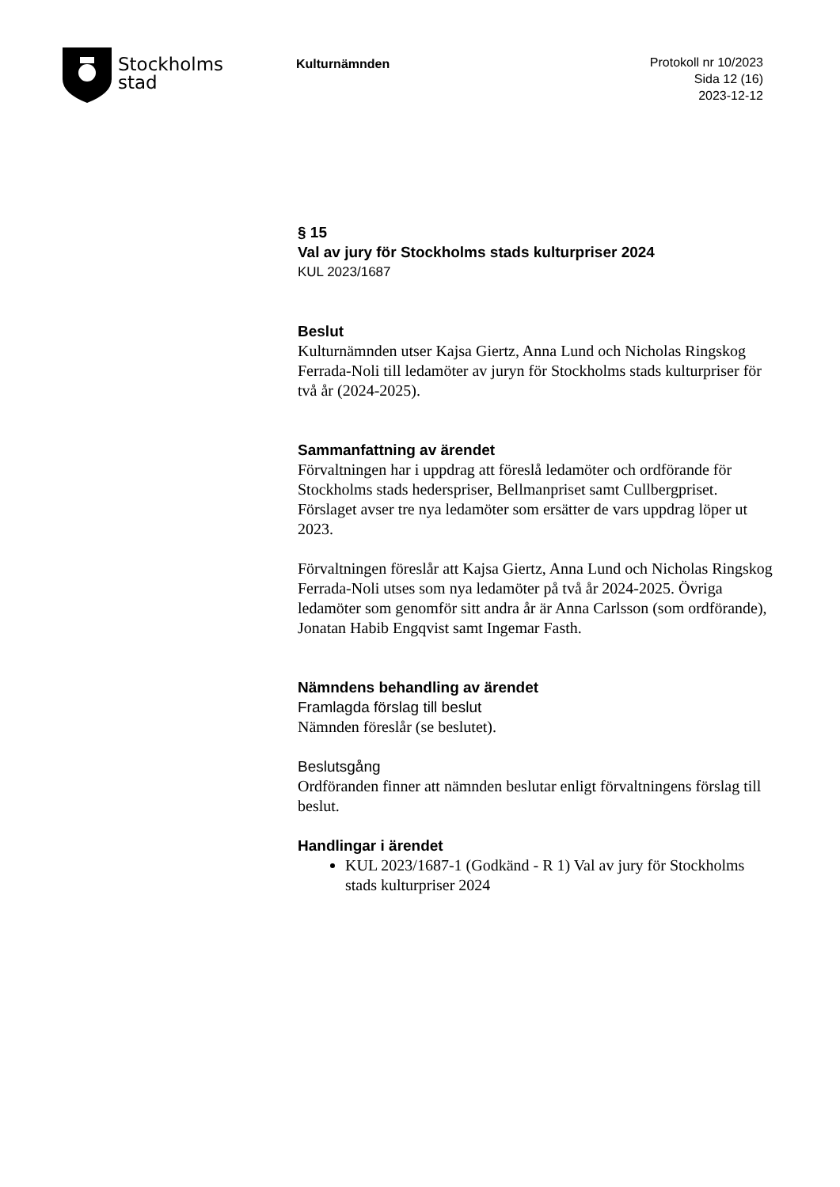Stockholms
stad
Kulturnämnden
Protokoll nr 10/2023
Sida 12 (16)
2023-12-12
§ 15
Val av jury för Stockholms stads kulturpriser 2024
KUL 2023/1687
Beslut
Kulturnämnden utser Kajsa Giertz, Anna Lund och Nicholas Ringskog Ferrada-Noli till ledamöter av juryn för Stockholms stads kulturpriser för två år (2024-2025).
Sammanfattning av ärendet
Förvaltningen har i uppdrag att föreslå ledamöter och ordförande för Stockholms stads hederspriser, Bellmanpriset samt Cullbergpriset. Förslaget avser tre nya ledamöter som ersätter de vars uppdrag löper ut 2023.
Förvaltningen föreslår att Kajsa Giertz, Anna Lund och Nicholas Ringskog Ferrada-Noli utses som nya ledamöter på två år 2024-2025. Övriga ledamöter som genomför sitt andra år är Anna Carlsson (som ordförande), Jonatan Habib Engqvist samt Ingemar Fasth.
Nämndens behandling av ärendet
Framlagda förslag till beslut
Nämnden föreslår (se beslutet).
Beslutsgång
Ordföranden finner att nämnden beslutar enligt förvaltningens förslag till beslut.
Handlingar i ärendet
KUL 2023/1687-1 (Godkänd - R 1) Val av jury för Stockholms stads kulturpriser 2024